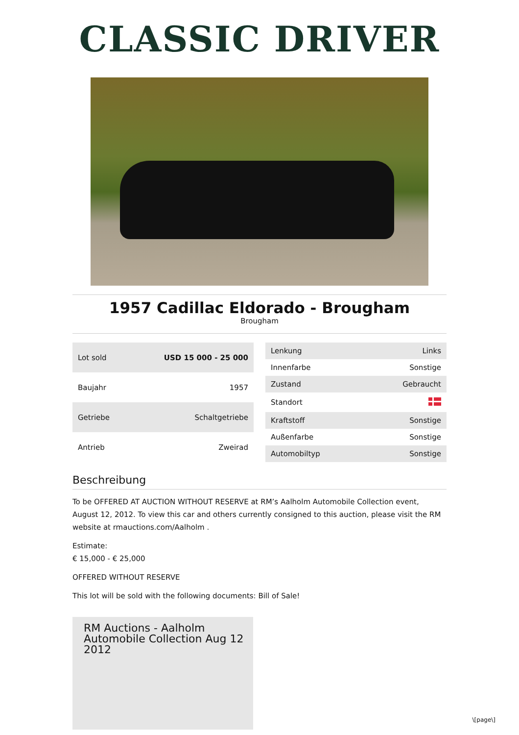CLASSIC DRIVER
1957 Cadillac Eldorado - Brougham
Brougham
| Lot sold | USD 15 000 - 25 000 |
| Baujahr | 1957 |
| Getriebe | Schaltgetriebe |
| Antrieb | Zweirad |
| Lenkung | Links |
| Innenfarbe | Sonstige |
| Zustand | Gebraucht |
| Standort | |
| Kraftstoff | Sonstige |
| Außenfarbe | Sonstige |
| Automobiltyp | Sonstige |
Beschreibung
To be OFFERED AT AUCTION WITHOUT RESERVE at RM’s Aalholm Automobile Collection event, August 12, 2012. To view this car and others currently consigned to this auction, please visit the RM website at rmauctions.com/Aalholm .
Estimate:
€ 15,000 - € 25,000
OFFERED WITHOUT RESERVE
This lot will be sold with the following documents: Bill of Sale!
RM Auctions - Aalholm Automobile Collection Aug 12 2012
\[page\]